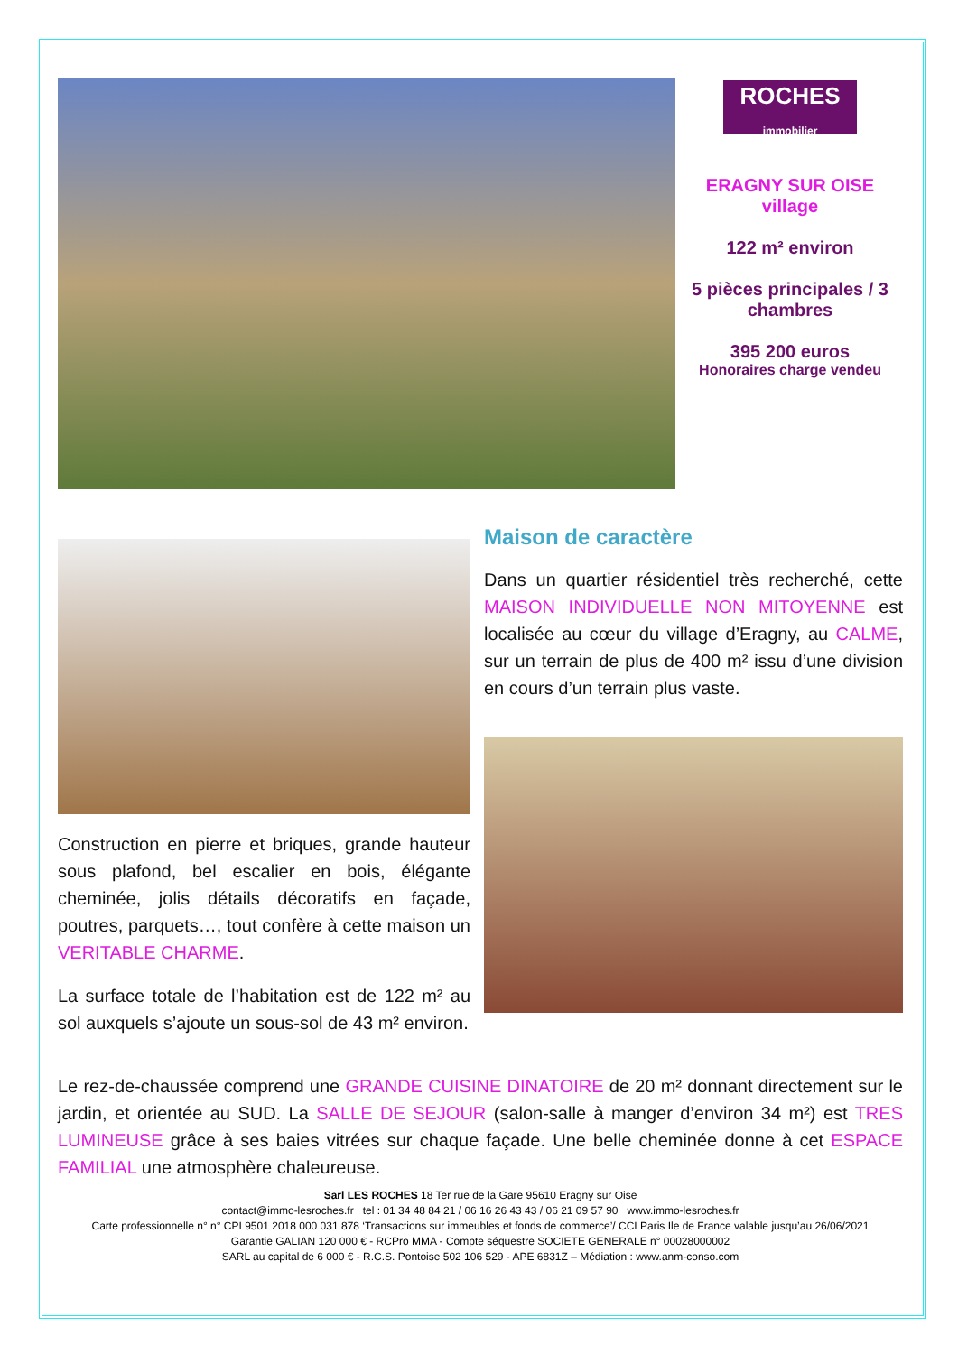ROCHES
immobilier
ERAGNY SUR OISE
village
122 m² environ
5 pièces principales / 3 chambres
395 200 euros
Honoraires charge vendeu
Construction en pierre et briques, grande hauteur sous plafond, bel escalier en bois, élégante cheminée, jolis détails décoratifs en façade, poutres, parquets…, tout confère à cette maison un VERITABLE CHARME.
La surface totale de l’habitation est de 122 m² au sol auxquels s’ajoute un sous-sol de 43 m² environ.
Maison de caractère
Dans un quartier résidentiel très recherché, cette MAISON INDIVIDUELLE NON MITOYENNE est localisée au cœur du village d’Eragny, au CALME, sur un terrain de plus de 400 m² issu d’une division en cours d’un terrain plus vaste.
Le rez-de-chaussée comprend une GRANDE CUISINE DINATOIRE de 20 m² donnant directement sur le jardin, et orientée au SUD. La SALLE DE SEJOUR (salon-salle à manger d’environ 34 m²) est TRES LUMINEUSE grâce à ses baies vitrées sur chaque façade. Une belle cheminée donne à cet ESPACE FAMILIAL une atmosphère chaleureuse.
Sarl LES ROCHES 18 Ter rue de la Gare 95610 Eragny sur Oise
contact@immo-lesroches.fr tel : 01 34 48 84 21 / 06 16 26 43 43 / 06 21 09 57 90 www.immo-lesroches.fr
Carte professionnelle n° n° CPI 9501 2018 000 031 878 ‘Transactions sur immeubles et fonds de commerce’/ CCI Paris Ile de France valable jusqu’au 26/06/2021
Garantie GALIAN 120 000 € - RCPro MMA - Compte séquestre SOCIETE GENERALE n° 00028000002
SARL au capital de 6 000 € - R.C.S. Pontoise 502 106 529 - APE 6831Z – Médiation : www.anm-conso.com